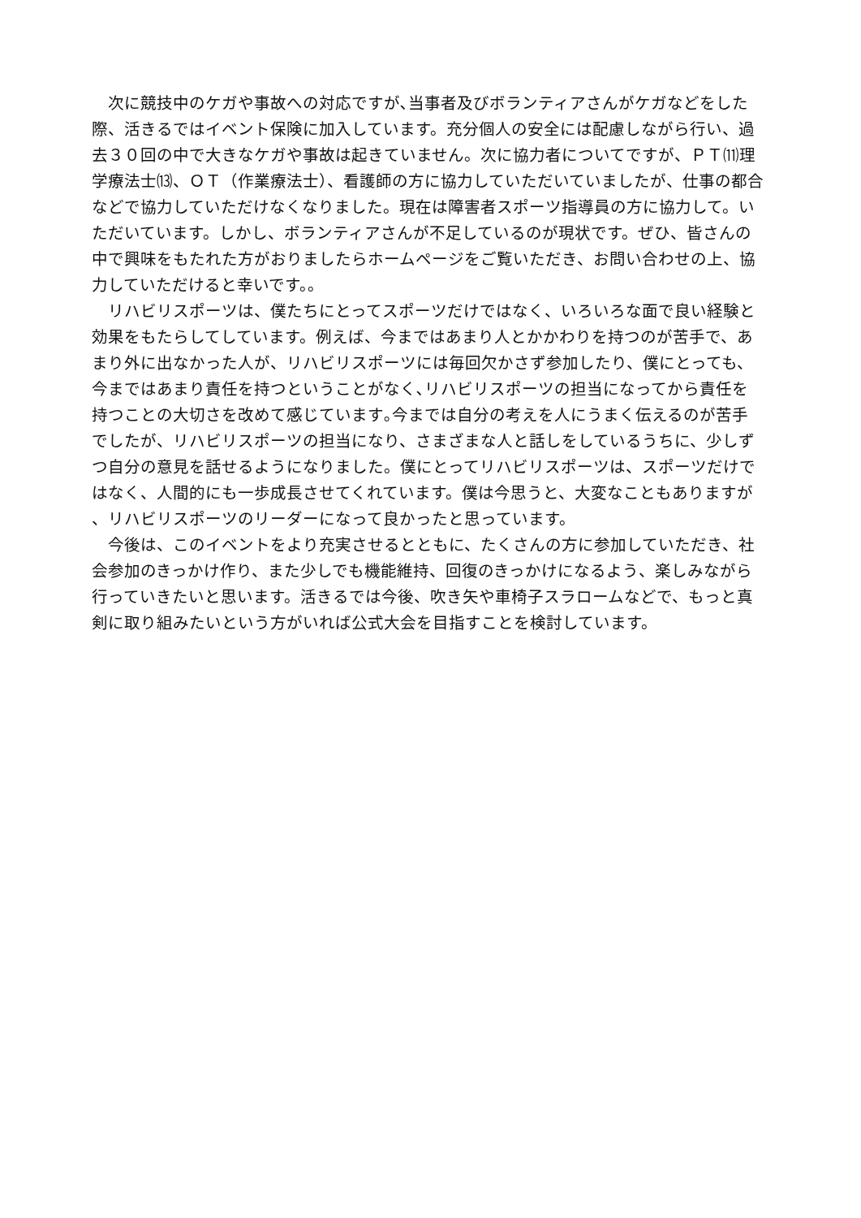次に競技中のケガや事故への対応ですが､当事者及びボランティアさんがケガなどをした
際、活きるではイベント保険に加入しています。充分個人の安全には配慮しながら行い、過
去３０回の中で大きなケガや事故は起きていません。次に協力者についてですが、ＰＴ⑾理
学療法士⒀、ＯＴ（作業療法士）、看護師の方に協力していただいていましたが、仕事の都合
などで協力していただけなくなりました。現在は障害者スポーツ指導員の方に協力して。い
ただいています。しかし、ボランティアさんが不足しているのが現状です。ぜひ、皆さんの
中で興味をもたれた方がおりましたらホームページをご覧いただき、お問い合わせの上、協
力していただけると幸いです。。
　リハビリスポーツは、僕たちにとってスポーツだけではなく、いろいろな面で良い経験と
効果をもたらしてしています。例えば、今まではあまり人とかかわりを持つのが苦手で、あ
まり外に出なかった人が、リハビリスポーツには毎回欠かさず参加したり、僕にとっても、
今まではあまり責任を持つということがなく､リハビリスポーツの担当になってから責任を
持つことの大切さを改めて感じています｡今までは自分の考えを人にうまく伝えるのが苦手
でしたが、リハビリスポーツの担当になり、さまざまな人と話しをしているうちに、少しず
つ自分の意見を話せるようになりました。僕にとってリハビリスポーツは、スポーツだけで
はなく、人間的にも一歩成長させてくれています。僕は今思うと、大変なこともありますが
、リハビリスポーツのリーダーになって良かったと思っています。
　今後は、このイベントをより充実させるとともに、たくさんの方に参加していただき、社
会参加のきっかけ作り、また少しでも機能維持、回復のきっかけになるよう、楽しみながら
行っていきたいと思います。活きるでは今後、吹き矢や車椅子スラロームなどで、もっと真
剣に取り組みたいという方がいれば公式大会を目指すことを検討しています。